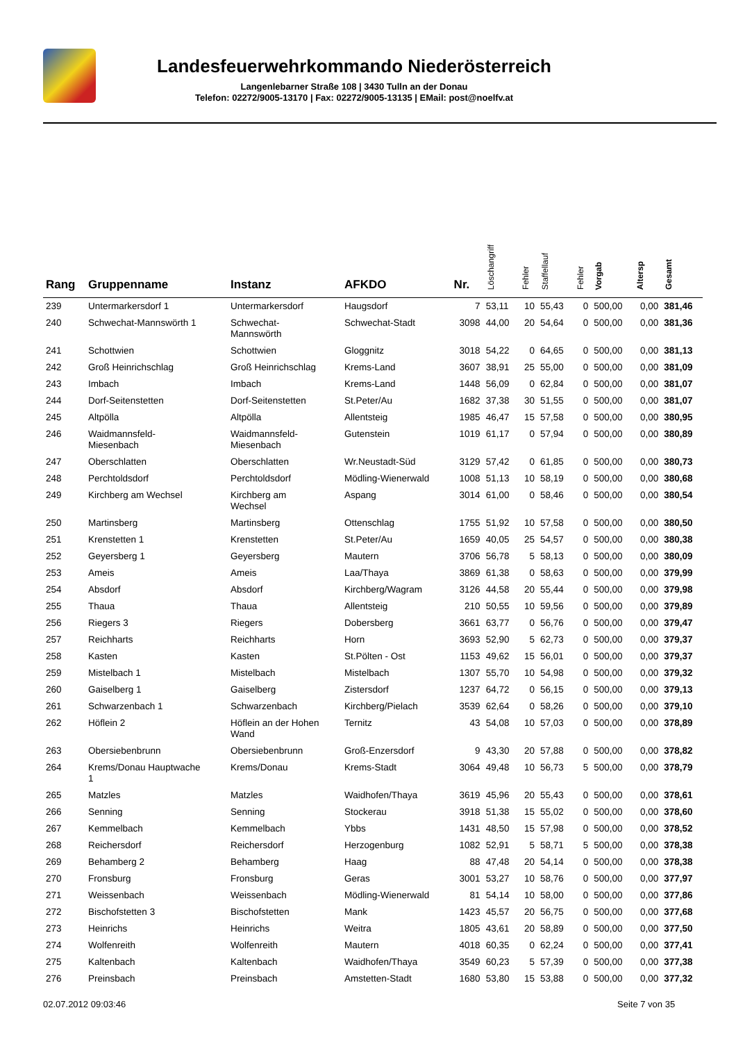Landesfeuerwehrkommando Niederösterreich
Langenlebarner Straße 108 | 3430 Tulln an der Donau
Telefon: 02272/9005-13170 | Fax: 02272/9005-13135 | EMail: post@noelfv.at
| Rang | Gruppenname | Instanz | AFKDO | Nr. | Löschangriff | Fehler | Staffellauf | Fehler | Vorgab | Altersp | Gesamt |
| --- | --- | --- | --- | --- | --- | --- | --- | --- | --- | --- | --- |
| 239 | Untermarkersdorf 1 | Untermarkersdorf | Haugsdorf | 7 | 53,11 | 10 | 55,43 | 0 | 500,00 | 0,00 | 381,46 |
| 240 | Schwechat-Mannswörth 1 | Schwechat- Mannswörth | Schwechat-Stadt | 3098 | 44,00 | 20 | 54,64 | 0 | 500,00 | 0,00 | 381,36 |
| 241 | Schottwien | Schottwien | Gloggnitz | 3018 | 54,22 | 0 | 64,65 | 0 | 500,00 | 0,00 | 381,13 |
| 242 | Groß Heinrichschlag | Groß Heinrichschlag | Krems-Land | 3607 | 38,91 | 25 | 55,00 | 0 | 500,00 | 0,00 | 381,09 |
| 243 | Imbach | Imbach | Krems-Land | 1448 | 56,09 | 0 | 62,84 | 0 | 500,00 | 0,00 | 381,07 |
| 244 | Dorf-Seitenstetten | Dorf-Seitenstetten | St.Peter/Au | 1682 | 37,38 | 30 | 51,55 | 0 | 500,00 | 0,00 | 381,07 |
| 245 | Altpölla | Altpölla | Allentsteig | 1985 | 46,47 | 15 | 57,58 | 0 | 500,00 | 0,00 | 380,95 |
| 246 | Waidmannsfeld- Miesenbach | Waidmannsfeld- Miesenbach | Gutenstein | 1019 | 61,17 | 0 | 57,94 | 0 | 500,00 | 0,00 | 380,89 |
| 247 | Oberschlatten | Oberschlatten | Wr.Neustadt-Süd | 3129 | 57,42 | 0 | 61,85 | 0 | 500,00 | 0,00 | 380,73 |
| 248 | Perchtoldsdorf | Perchtoldsdorf | Mödling-Wienerwald | 1008 | 51,13 | 10 | 58,19 | 0 | 500,00 | 0,00 | 380,68 |
| 249 | Kirchberg am Wechsel | Kirchberg am Wechsel | Aspang | 3014 | 61,00 | 0 | 58,46 | 0 | 500,00 | 0,00 | 380,54 |
| 250 | Martinsberg | Martinsberg | Ottenschlag | 1755 | 51,92 | 10 | 57,58 | 0 | 500,00 | 0,00 | 380,50 |
| 251 | Krenstetten 1 | Krenstetten | St.Peter/Au | 1659 | 40,05 | 25 | 54,57 | 0 | 500,00 | 0,00 | 380,38 |
| 252 | Geyersberg 1 | Geyersberg | Mautern | 3706 | 56,78 | 5 | 58,13 | 0 | 500,00 | 0,00 | 380,09 |
| 253 | Ameis | Ameis | Laa/Thaya | 3869 | 61,38 | 0 | 58,63 | 0 | 500,00 | 0,00 | 379,99 |
| 254 | Absdorf | Absdorf | Kirchberg/Wagram | 3126 | 44,58 | 20 | 55,44 | 0 | 500,00 | 0,00 | 379,98 |
| 255 | Thaua | Thaua | Allentsteig | 210 | 50,55 | 10 | 59,56 | 0 | 500,00 | 0,00 | 379,89 |
| 256 | Riegers 3 | Riegers | Dobersberg | 3661 | 63,77 | 0 | 56,76 | 0 | 500,00 | 0,00 | 379,47 |
| 257 | Reichharts | Reichharts | Horn | 3693 | 52,90 | 5 | 62,73 | 0 | 500,00 | 0,00 | 379,37 |
| 258 | Kasten | Kasten | St.Pölten - Ost | 1153 | 49,62 | 15 | 56,01 | 0 | 500,00 | 0,00 | 379,37 |
| 259 | Mistelbach 1 | Mistelbach | Mistelbach | 1307 | 55,70 | 10 | 54,98 | 0 | 500,00 | 0,00 | 379,32 |
| 260 | Gaiselberg 1 | Gaiselberg | Zistersdorf | 1237 | 64,72 | 0 | 56,15 | 0 | 500,00 | 0,00 | 379,13 |
| 261 | Schwarzenbach 1 | Schwarzenbach | Kirchberg/Pielach | 3539 | 62,64 | 0 | 58,26 | 0 | 500,00 | 0,00 | 379,10 |
| 262 | Höflein 2 | Höflein an der Hohen Wand | Ternitz | 43 | 54,08 | 10 | 57,03 | 0 | 500,00 | 0,00 | 378,89 |
| 263 | Obersiebenbrunn | Obersiebenbrunn | Groß-Enzersdorf | 9 | 43,30 | 20 | 57,88 | 0 | 500,00 | 0,00 | 378,82 |
| 264 | Krems/Donau Hauptwache 1 | Krems/Donau | Krems-Stadt | 3064 | 49,48 | 10 | 56,73 | 5 | 500,00 | 0,00 | 378,79 |
| 265 | Matzles | Matzles | Waidhofen/Thaya | 3619 | 45,96 | 20 | 55,43 | 0 | 500,00 | 0,00 | 378,61 |
| 266 | Senning | Senning | Stockerau | 3918 | 51,38 | 15 | 55,02 | 0 | 500,00 | 0,00 | 378,60 |
| 267 | Kemmelbach | Kemmelbach | Ybbs | 1431 | 48,50 | 15 | 57,98 | 0 | 500,00 | 0,00 | 378,52 |
| 268 | Reichersdorf | Reichersdorf | Herzogenburg | 1082 | 52,91 | 5 | 58,71 | 5 | 500,00 | 0,00 | 378,38 |
| 269 | Behamberg 2 | Behamberg | Haag | 88 | 47,48 | 20 | 54,14 | 0 | 500,00 | 0,00 | 378,38 |
| 270 | Fronsburg | Fronsburg | Geras | 3001 | 53,27 | 10 | 58,76 | 0 | 500,00 | 0,00 | 377,97 |
| 271 | Weissenbach | Weissenbach | Mödling-Wienerwald | 81 | 54,14 | 10 | 58,00 | 0 | 500,00 | 0,00 | 377,86 |
| 272 | Bischofstetten 3 | Bischofstetten | Mank | 1423 | 45,57 | 20 | 56,75 | 0 | 500,00 | 0,00 | 377,68 |
| 273 | Heinrichs | Heinrichs | Weitra | 1805 | 43,61 | 20 | 58,89 | 0 | 500,00 | 0,00 | 377,50 |
| 274 | Wolfenreith | Wolfenreith | Mautern | 4018 | 60,35 | 0 | 62,24 | 0 | 500,00 | 0,00 | 377,41 |
| 275 | Kaltenbach | Kaltenbach | Waidhofen/Thaya | 3549 | 60,23 | 5 | 57,39 | 0 | 500,00 | 0,00 | 377,38 |
| 276 | Preinsbach | Preinsbach | Amstetten-Stadt | 1680 | 53,80 | 15 | 53,88 | 0 | 500,00 | 0,00 | 377,32 |
02.07.2012 09:03:46 Seite 7 von 35